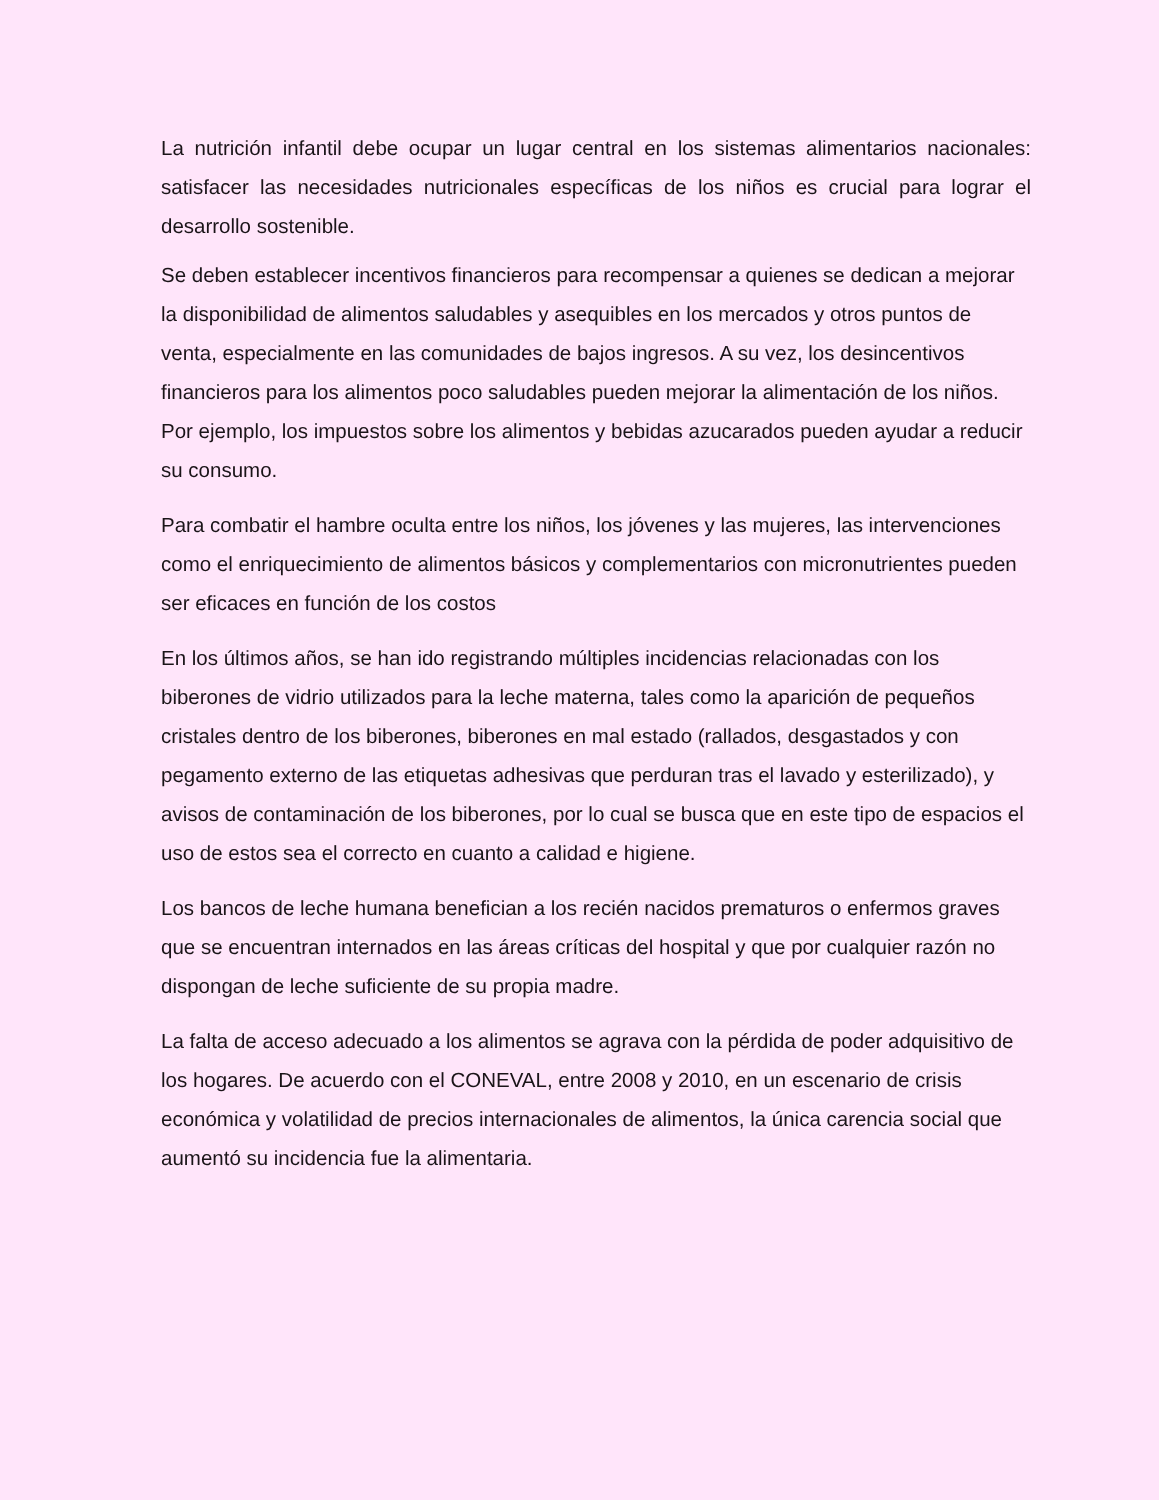La nutrición infantil debe ocupar un lugar central en los sistemas alimentarios nacionales: satisfacer las necesidades nutricionales específicas de los niños es crucial para lograr el desarrollo sostenible.
Se deben establecer incentivos financieros para recompensar a quienes se dedican a mejorar la disponibilidad de alimentos saludables y asequibles en los mercados y otros puntos de venta, especialmente en las comunidades de bajos ingresos. A su vez, los desincentivos financieros para los alimentos poco saludables pueden mejorar la alimentación de los niños. Por ejemplo, los impuestos sobre los alimentos y bebidas azucarados pueden ayudar a reducir su consumo.
Para combatir el hambre oculta entre los niños, los jóvenes y las mujeres, las intervenciones como el enriquecimiento de alimentos básicos y complementarios con micronutrientes pueden ser eficaces en función de los costos
En los últimos años, se han ido registrando múltiples incidencias relacionadas con los biberones de vidrio utilizados para la leche materna, tales como la aparición de pequeños cristales dentro de los biberones, biberones en mal estado (rallados, desgastados y con pegamento externo de las etiquetas adhesivas que perduran tras el lavado y esterilizado), y avisos de contaminación de los biberones, por lo cual se busca que en este tipo de espacios el uso de estos sea el correcto en cuanto a calidad e higiene.
Los bancos de leche humana benefician a los recién nacidos prematuros o enfermos graves que se encuentran internados en las áreas críticas del hospital y que por cualquier razón no dispongan de leche suficiente de su propia madre.
La falta de acceso adecuado a los alimentos se agrava con la pérdida de poder adquisitivo de los hogares. De acuerdo con el CONEVAL, entre 2008 y 2010, en un escenario de crisis económica y volatilidad de precios internacionales de alimentos, la única carencia social que aumentó su incidencia fue la alimentaria.